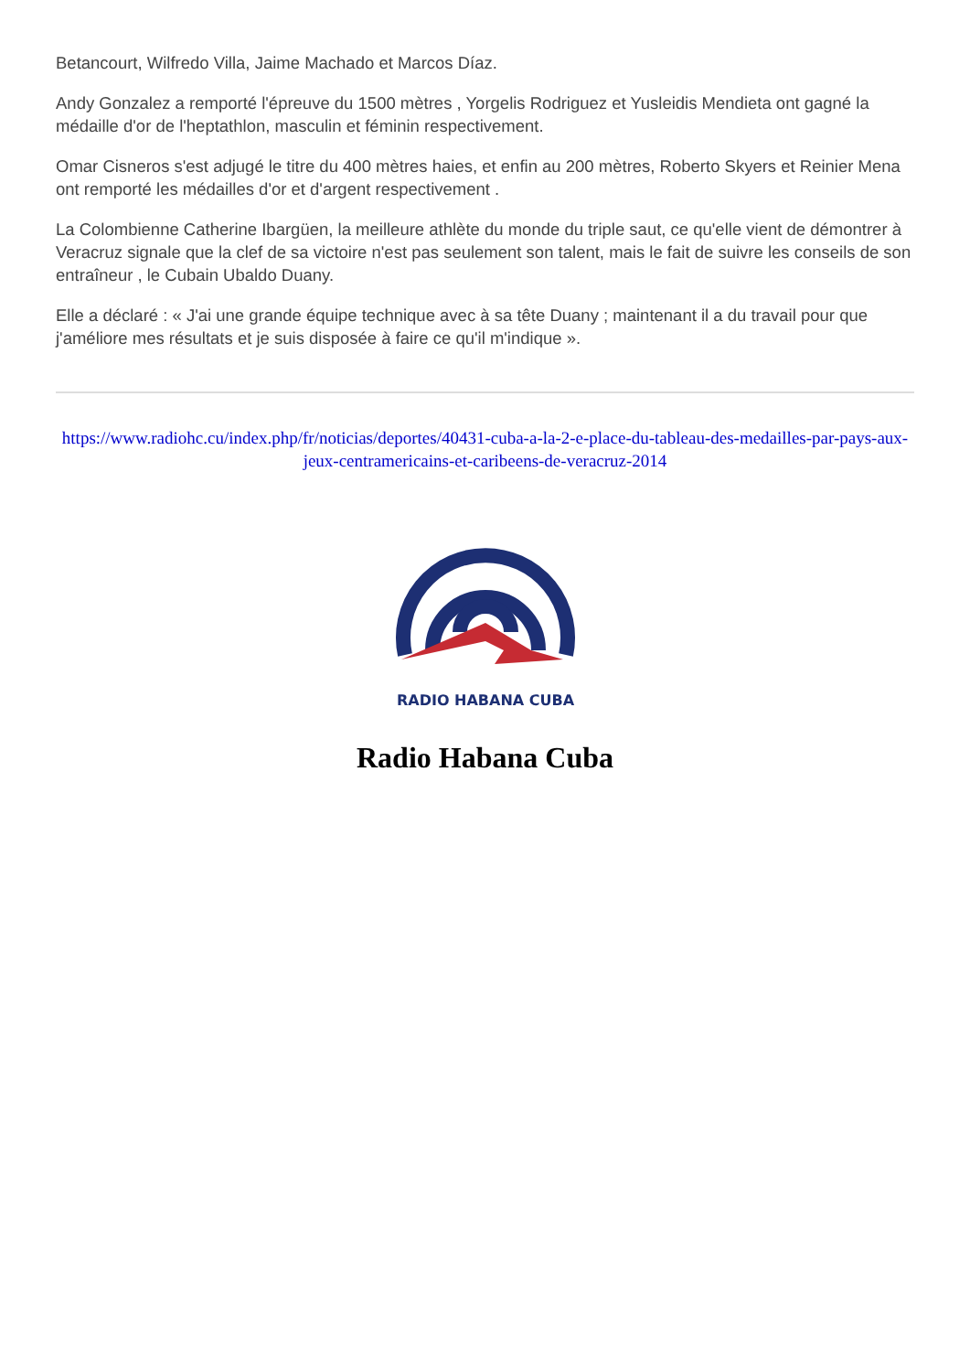Betancourt, Wilfredo Villa, Jaime Machado et Marcos Díaz.
Andy Gonzalez a remporté l'épreuve du 1500 mètres , Yorgelis Rodriguez et Yusleidis Mendieta ont gagné la médaille d'or de l'heptathlon, masculin et féminin respectivement.
Omar Cisneros s'est adjugé le titre du 400 mètres haies, et enfin au 200 mètres, Roberto Skyers et Reinier Mena ont remporté les médailles d'or et d'argent respectivement .
La Colombienne Catherine Ibargüen, la meilleure athlète du monde du triple saut, ce qu'elle vient de démontrer à Veracruz signale que la clef de sa victoire n'est pas seulement son talent, mais le fait de suivre les conseils de son entraîneur , le Cubain Ubaldo Duany.
Elle a déclaré : « J'ai une grande équipe technique avec à sa tête Duany ; maintenant il a du travail pour que j'améliore mes résultats et je suis disposée à faire ce qu'il m'indique ».
https://www.radiohc.cu/index.php/fr/noticias/deportes/40431-cuba-a-la-2-e-place-du-tableau-des-medailles-par-pays-aux-jeux-centramericains-et-caribeens-de-veracruz-2014
RADIO HABANA CUBA
Radio Habana Cuba